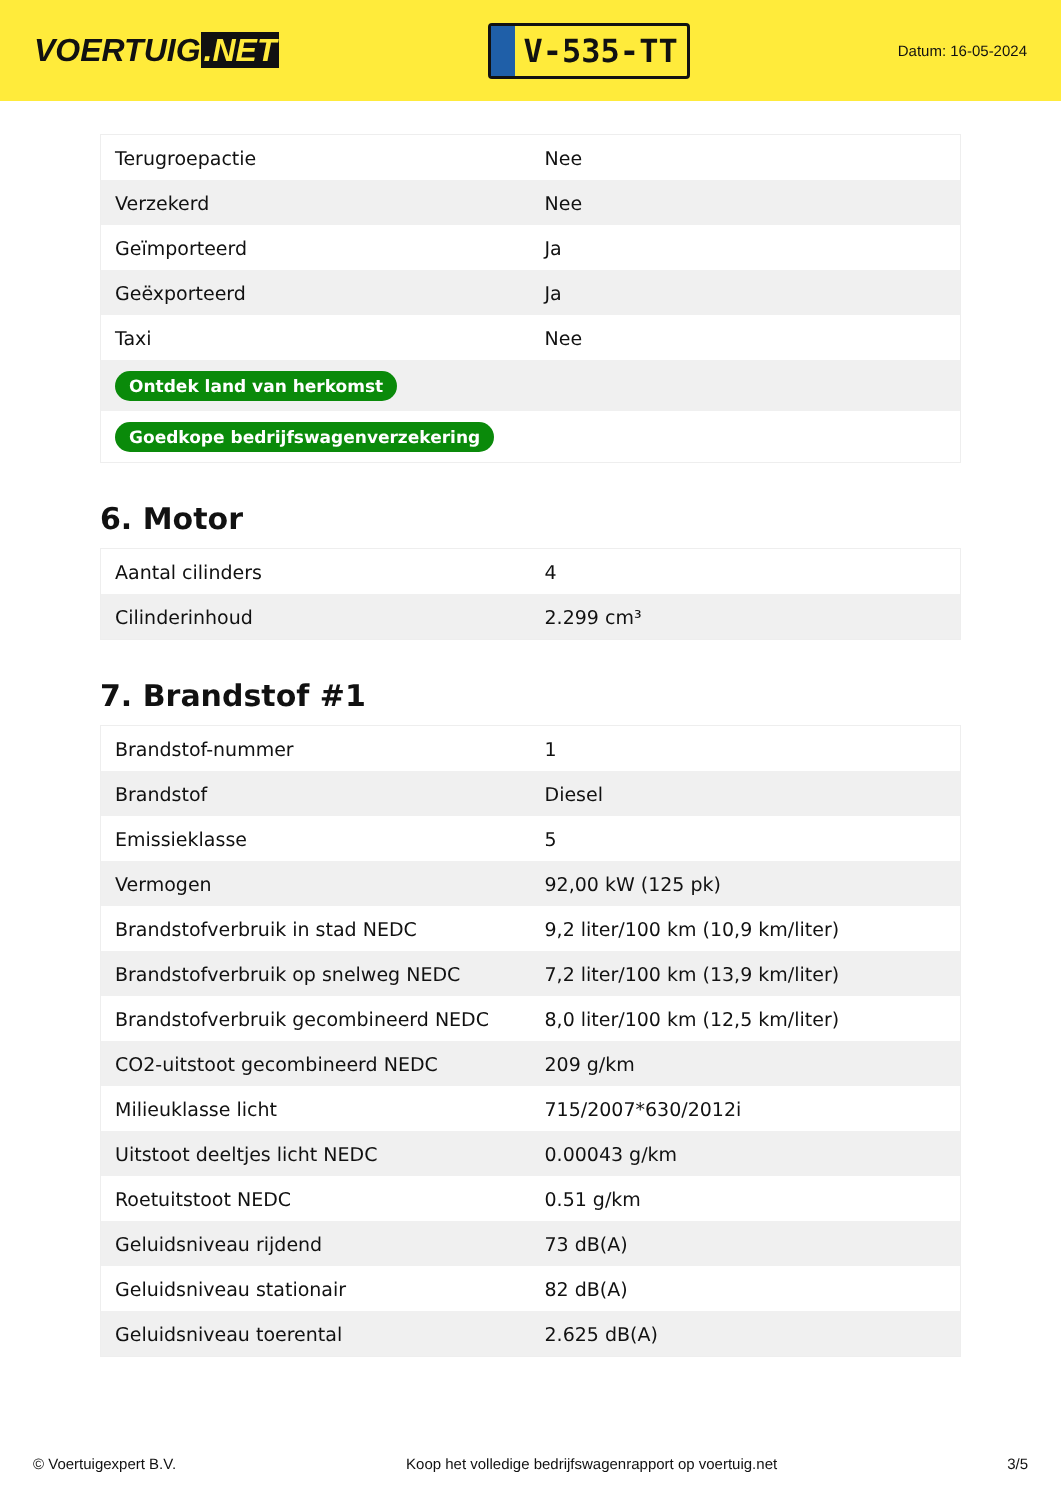VOERTUIG.NET
V-535-TT
Datum: 16-05-2024
| Terugroepactie | Nee |
| Verzekerd | Nee |
| Geïmporteerd | Ja |
| Geëxporteerd | Ja |
| Taxi | Nee |
| Ontdek land van herkomst | |
| Goedkope bedrijfswagenverzekering | |
6. Motor
| Aantal cilinders | 4 |
| Cilinderinhoud | 2.299 cm³ |
7. Brandstof #1
| Brandstof-nummer | 1 |
| Brandstof | Diesel |
| Emissieklasse | 5 |
| Vermogen | 92,00 kW (125 pk) |
| Brandstofverbruik in stad NEDC | 9,2 liter/100 km (10,9 km/liter) |
| Brandstofverbruik op snelweg NEDC | 7,2 liter/100 km (13,9 km/liter) |
| Brandstofverbruik gecombineerd NEDC | 8,0 liter/100 km (12,5 km/liter) |
| CO2-uitstoot gecombineerd NEDC | 209 g/km |
| Milieuklasse licht | 715/2007*630/2012i |
| Uitstoot deeltjes licht NEDC | 0.00043 g/km |
| Roetuitstoot NEDC | 0.51 g/km |
| Geluidsniveau rijdend | 73 dB(A) |
| Geluidsniveau stationair | 82 dB(A) |
| Geluidsniveau toerental | 2.625 dB(A) |
© Voertuigexpert B.V. Koop het volledige bedrijfswagenrapport op voertuig.net 3/5